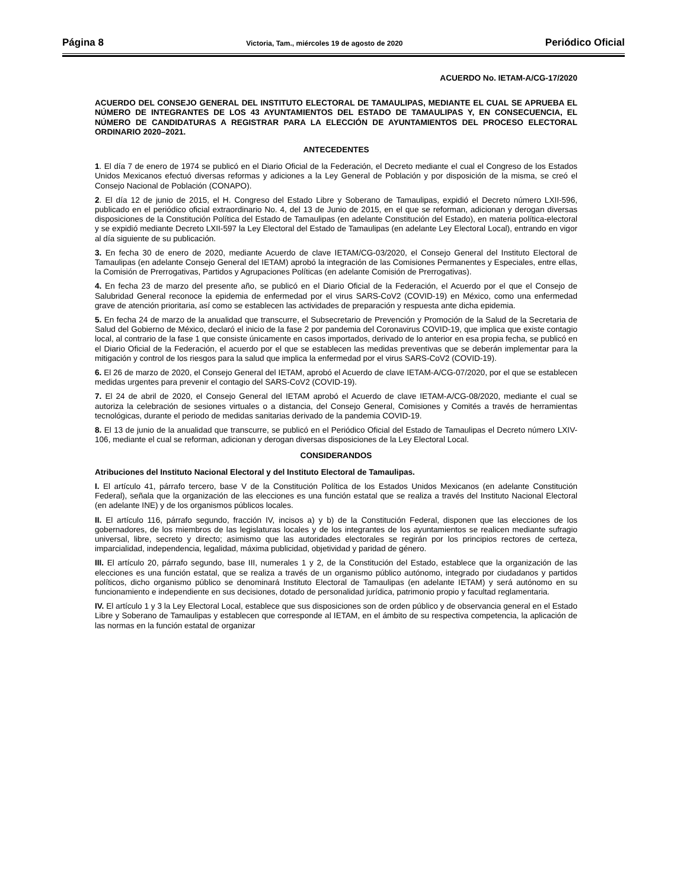Página 8 Victoria, Tam., miércoles 19 de agosto de 2020 Periódico Oficial
ACUERDO No. IETAM-A/CG-17/2020
ACUERDO DEL CONSEJO GENERAL DEL INSTITUTO ELECTORAL DE TAMAULIPAS, MEDIANTE EL CUAL SE APRUEBA EL NÚMERO DE INTEGRANTES DE LOS 43 AYUNTAMIENTOS DEL ESTADO DE TAMAULIPAS Y, EN CONSECUENCIA, EL NÚMERO DE CANDIDATURAS A REGISTRAR PARA LA ELECCIÓN DE AYUNTAMIENTOS DEL PROCESO ELECTORAL ORDINARIO 2020–2021.
ANTECEDENTES
1. El día 7 de enero de 1974 se publicó en el Diario Oficial de la Federación, el Decreto mediante el cual el Congreso de los Estados Unidos Mexicanos efectuó diversas reformas y adiciones a la Ley General de Población y por disposición de la misma, se creó el Consejo Nacional de Población (CONAPO).
2. El día 12 de junio de 2015, el H. Congreso del Estado Libre y Soberano de Tamaulipas, expidió el Decreto número LXII-596, publicado en el periódico oficial extraordinario No. 4, del 13 de Junio de 2015, en el que se reforman, adicionan y derogan diversas disposiciones de la Constitución Política del Estado de Tamaulipas (en adelante Constitución del Estado), en materia política-electoral y se expidió mediante Decreto LXII-597 la Ley Electoral del Estado de Tamaulipas (en adelante Ley Electoral Local), entrando en vigor al día siguiente de su publicación.
3. En fecha 30 de enero de 2020, mediante Acuerdo de clave IETAM/CG-03/2020, el Consejo General del Instituto Electoral de Tamaulipas (en adelante Consejo General del IETAM) aprobó la integración de las Comisiones Permanentes y Especiales, entre ellas, la Comisión de Prerrogativas, Partidos y Agrupaciones Políticas (en adelante Comisión de Prerrogativas).
4. En fecha 23 de marzo del presente año, se publicó en el Diario Oficial de la Federación, el Acuerdo por el que el Consejo de Salubridad General reconoce la epidemia de enfermedad por el virus SARS-CoV2 (COVID-19) en México, como una enfermedad grave de atención prioritaria, así como se establecen las actividades de preparación y respuesta ante dicha epidemia.
5. En fecha 24 de marzo de la anualidad que transcurre, el Subsecretario de Prevención y Promoción de la Salud de la Secretaria de Salud del Gobierno de México, declaró el inicio de la fase 2 por pandemia del Coronavirus COVID-19, que implica que existe contagio local, al contrario de la fase 1 que consiste únicamente en casos importados, derivado de lo anterior en esa propia fecha, se publicó en el Diario Oficial de la Federación, el acuerdo por el que se establecen las medidas preventivas que se deberán implementar para la mitigación y control de los riesgos para la salud que implica la enfermedad por el virus SARS-CoV2 (COVID-19).
6. El 26 de marzo de 2020, el Consejo General del IETAM, aprobó el Acuerdo de clave IETAM-A/CG-07/2020, por el que se establecen medidas urgentes para prevenir el contagio del SARS-CoV2 (COVID-19).
7. El 24 de abril de 2020, el Consejo General del IETAM aprobó el Acuerdo de clave IETAM-A/CG-08/2020, mediante el cual se autoriza la celebración de sesiones virtuales o a distancia, del Consejo General, Comisiones y Comités a través de herramientas tecnológicas, durante el periodo de medidas sanitarias derivado de la pandemia COVID-19.
8. El 13 de junio de la anualidad que transcurre, se publicó en el Periódico Oficial del Estado de Tamaulipas el Decreto número LXIV-106, mediante el cual se reforman, adicionan y derogan diversas disposiciones de la Ley Electoral Local.
CONSIDERANDOS
Atribuciones del Instituto Nacional Electoral y del Instituto Electoral de Tamaulipas.
I. El artículo 41, párrafo tercero, base V de la Constitución Política de los Estados Unidos Mexicanos (en adelante Constitución Federal), señala que la organización de las elecciones es una función estatal que se realiza a través del Instituto Nacional Electoral (en adelante INE) y de los organismos públicos locales.
II. El artículo 116, párrafo segundo, fracción IV, incisos a) y b) de la Constitución Federal, disponen que las elecciones de los gobernadores, de los miembros de las legislaturas locales y de los integrantes de los ayuntamientos se realicen mediante sufragio universal, libre, secreto y directo; asimismo que las autoridades electorales se regirán por los principios rectores de certeza, imparcialidad, independencia, legalidad, máxima publicidad, objetividad y paridad de género.
III. El artículo 20, párrafo segundo, base III, numerales 1 y 2, de la Constitución del Estado, establece que la organización de las elecciones es una función estatal, que se realiza a través de un organismo público autónomo, integrado por ciudadanos y partidos políticos, dicho organismo público se denominará Instituto Electoral de Tamaulipas (en adelante IETAM) y será autónomo en su funcionamiento e independiente en sus decisiones, dotado de personalidad jurídica, patrimonio propio y facultad reglamentaria.
IV. El artículo 1 y 3 la Ley Electoral Local, establece que sus disposiciones son de orden público y de observancia general en el Estado Libre y Soberano de Tamaulipas y establecen que corresponde al IETAM, en el ámbito de su respectiva competencia, la aplicación de las normas en la función estatal de organizar